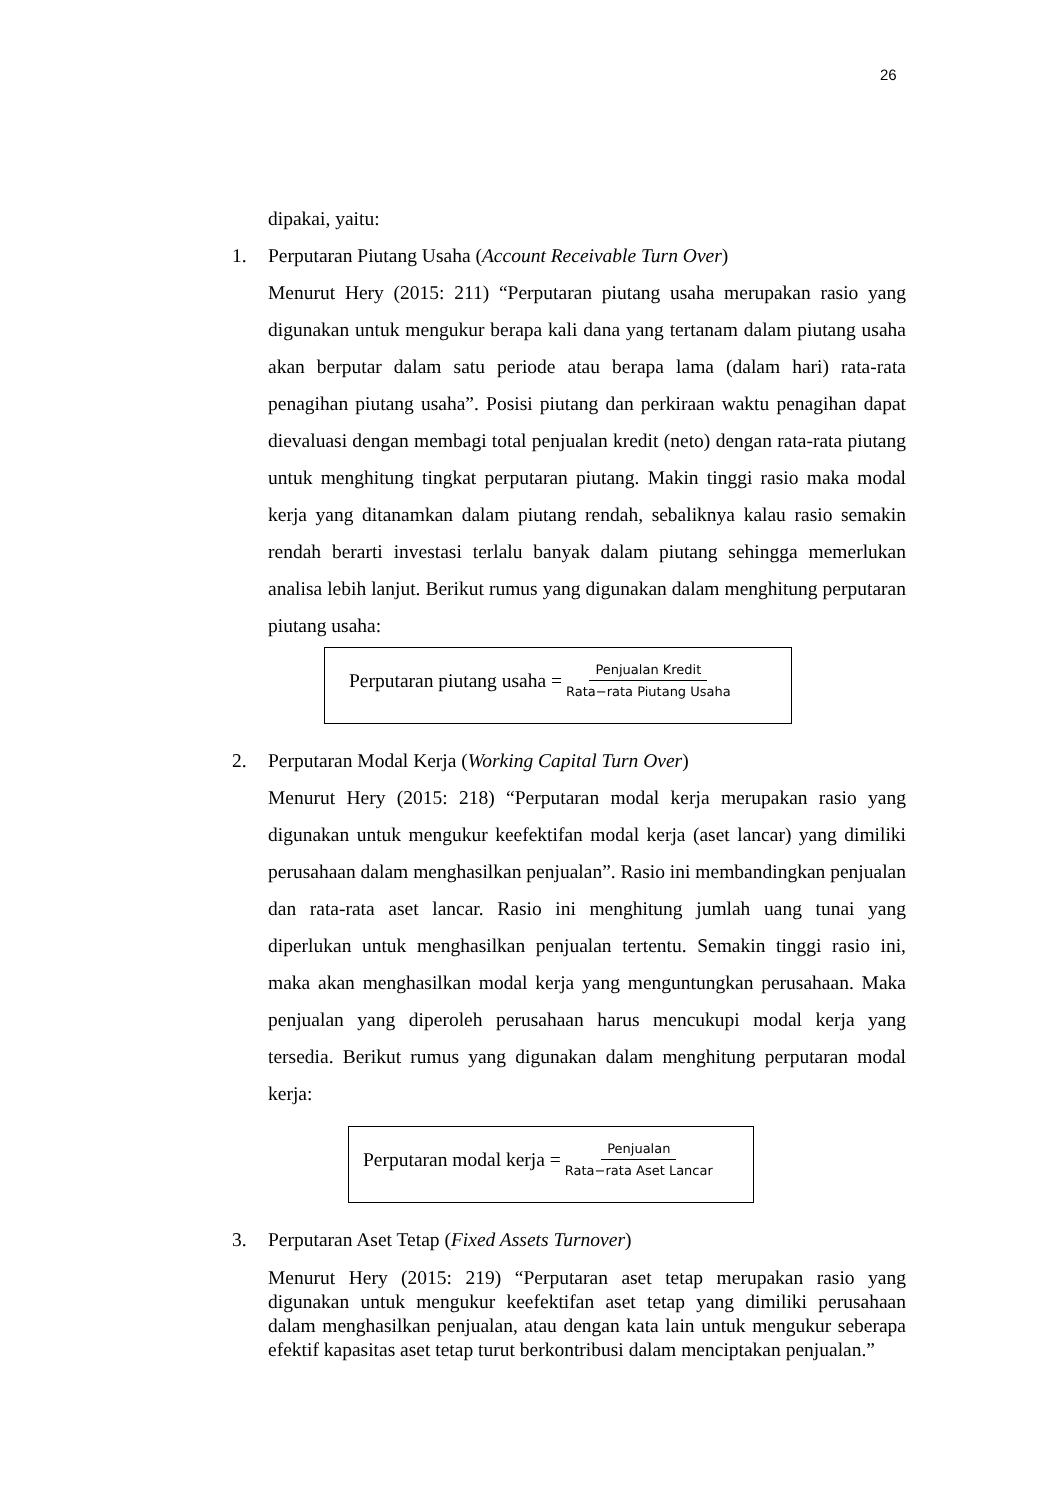26
dipakai, yaitu:
1. Perputaran Piutang Usaha (Account Receivable Turn Over)
Menurut Hery (2015: 211) “Perputaran piutang usaha merupakan rasio yang digunakan untuk mengukur berapa kali dana yang tertanam dalam piutang usaha akan berputar dalam satu periode atau berapa lama (dalam hari) rata-rata penagihan piutang usaha”. Posisi piutang dan perkiraan waktu penagihan dapat dievaluasi dengan membagi total penjualan kredit (neto) dengan rata-rata piutang untuk menghitung tingkat perputaran piutang. Makin tinggi rasio maka modal kerja yang ditanamkan dalam piutang rendah, sebaliknya kalau rasio semakin rendah berarti investasi terlalu banyak dalam piutang sehingga memerlukan analisa lebih lanjut. Berikut rumus yang digunakan dalam menghitung perputaran piutang usaha:
Perputaran piutang usaha = Penjualan Kredit Rata−rata Piutang Usaha
2. Perputaran Modal Kerja (Working Capital Turn Over)
Menurut Hery (2015: 218) “Perputaran modal kerja merupakan rasio yang digunakan untuk mengukur keefektifan modal kerja (aset lancar) yang dimiliki perusahaan dalam menghasilkan penjualan”. Rasio ini membandingkan penjualan dan rata-rata aset lancar. Rasio ini menghitung jumlah uang tunai yang diperlukan untuk menghasilkan penjualan tertentu. Semakin tinggi rasio ini, maka akan menghasilkan modal kerja yang menguntungkan perusahaan. Maka penjualan yang diperoleh perusahaan harus mencukupi modal kerja yang tersedia. Berikut rumus yang digunakan dalam menghitung perputaran modal kerja:
Perputaran modal kerja = Penjualan Rata−rata Aset Lancar
3. Perputaran Aset Tetap (Fixed Assets Turnover)
Menurut Hery (2015: 219) “Perputaran aset tetap merupakan rasio yang digunakan untuk mengukur keefektifan aset tetap yang dimiliki perusahaan dalam menghasilkan penjualan, atau dengan kata lain untuk mengukur seberapa efektif kapasitas aset tetap turut berkontribusi dalam menciptakan penjualan.”